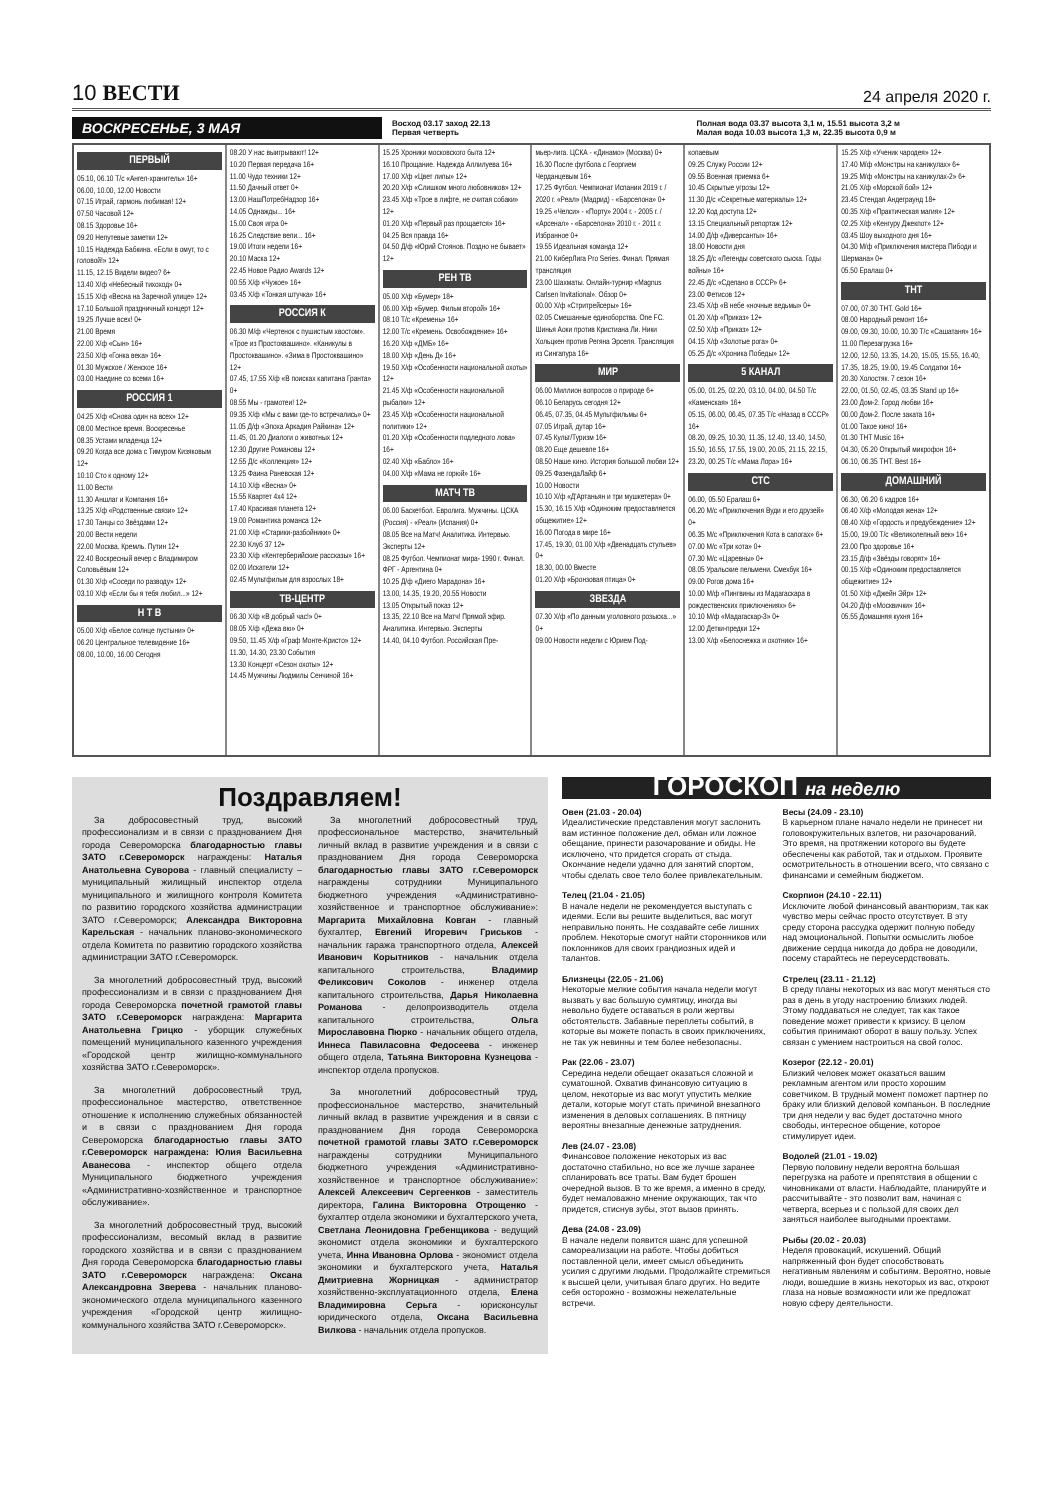10 ВЕСТИ 24 апреля 2020 г.
ВОСКРЕСЕНЬЕ, 3 МАЯ
Восход 03.17 заход 22.13
Первая четверть
Полная вода 03.37 высота 3,1 м, 15.51 высота 3,2 м
Малая вода 10.03 высота 1,3 м, 22.35 высота 0,9 м
ПЕРВЫЙ
05.10, 06.10 Т/с «Ангел-хранитель» 16+
06.00, 10.00, 12.00 Новости
07.15 Играй, гармонь любимая! 12+
07.50 Часовой 12+
08.15 Здоровье 16+
09.20 Непутевые заметки 12+
10.15 Надежда Бабкина. «Если в омут, то с головой!» 12+
11.15, 12.15 Видели видео? 6+
13.40 Х/ф «Небесный тихоход» 0+
15.15 Х/ф «Весна на Заречной улице» 12+
17.10 Большой праздничный концерт 12+
19.25 Лучше всех! 0+
21.00 Время
22.00 Х/ф «Сын» 16+
23.50 Х/ф «Гонка века» 16+
01.30 Мужское / Женское 16+
03.00 Наедине со всеми 16+
РОССИЯ 1
04.25 Х/ф «Снова один на всех» 12+
08.00 Местное время. Воскресенье
08.35 Устами младенца 12+
09.20 Когда все дома с Тимуром Кизяковым 12+
10.10 Сто к одному 12+
11.00 Вести
11.30 Аншлаг и Компания 16+
13.25 Х/ф «Родственные связи» 12+
17.30 Танцы со Звёздами 12+
20.00 Вести недели
22.00 Москва. Кремль. Путин 12+
22.40 Воскресный вечер с Владимиром Соловьёвым 12+
01.30 Х/ф «Соседи по разводу» 12+
03.10 Х/ф «Если бы я тебя любил...» 12+
Н Т В
05.00 Х/ф «Белое солнце пустыни» 0+
06.20 Центральное телевидение 16+
08.00, 10.00, 16.00 Сегодня
08.20 У нас выигрывают! 12+
10.20 Первая передача 16+
11.00 Чудо техники 12+
11.50 Дачный ответ 0+
13.00 НашПотребНадзор 16+
14.05 Однажды... 16+
15.00 Своя игра 0+
16.25 Следствие вели... 16+
19.00 Итоги недели 16+
20.10 Маска 12+
22.45 Новое Радио Awards 12+
00.55 Х/ф «Чужое» 16+
03.45 Х/ф «Тонкая штучка» 16+
РОССИЯ К
06.30 М/ф «Чертенок с пушистым хвостом». «Трое из Простоквашино». «Каникулы в Простоквашино». «Зима в Простоквашино» 12+
07.45, 17.55 Х/ф «В поисках капитана Гранта» 0+
08.55 Мы - грамотеи! 12+
09.35 Х/ф «Мы с вами где-то встречались» 0+
11.05 Д/ф «Эпоха Аркадия Райкина» 12+
11.45, 01.20 Диалоги о животных 12+
12.30 Другие Романовы 12+
12.55 Д/с «Коллекция» 12+
13.25 Фаина Раневская 12+
14.10 Х/ф «Весна» 0+
15.55 Квартет 4х4 12+
17.40 Красивая планета 12+
19.00 Романтика романса 12+
21.00 Х/ф «Старики-разбойники» 0+
22.30 Клуб 37 12+
23.30 Х/ф «Кентерберийские рассказы» 16+
02.00 Искатели 12+
02.45 Мультфильм для взрослых 18+
ТВ-ЦЕНТР
06.30 Х/ф «В добрый час!» 0+
08.05 Х/ф «Дежа вю» 0+
09.50, 11.45 Х/ф «Граф Монте-Кристо» 12+
11.30, 14.30, 23.30 События
13.30 Концерт «Сезон охоты» 12+
14.45 Мужчины Людмилы Сенчиной 16+
15.25 Хроники московского быта 12+
16.10 Прощание. Надежда Аллилуева 16+
17.00 Х/ф «Цвет липы» 12+
20.20 Х/ф «Слишком много любовников» 12+
23.45 Х/ф «Трое в лифте, не считая собаки» 12+
01.20 Х/ф «Первый раз прощается» 16+
04.25 Вся правда 16+
04.50 Д/ф «Юрий Стоянов. Поздно не бывает» 12+
РЕН ТВ
05.00 Х/ф «Бумер» 18+
06.00 Х/ф «Бумер. Фильм второй» 16+
08.10 Т/с «Кремень» 16+
12.00 Т/с «Кремень. Освобождение» 16+
16.20 Х/ф «ДМБ» 16+
18.00 Х/ф «День Д» 16+
19.50 Х/ф «Особенности национальной охоты» 12+
21.45 Х/ф «Особенности национальной рыбалки» 12+
23.45 Х/ф «Особенности национальной политики» 12+
01.20 Х/ф «Особенности подледного лова» 16+
02.40 Х/ф «Бабло» 16+
04.00 Х/ф «Мама не горюй» 16+
МАТЧ ТВ
06.00 Баскетбол. Евролига. Мужчины. ЦСКА (Россия) - «Реал» (Испания) 0+
08.05 Все на Матч! Аналитика. Интервью. Эксперты 12+
08.25 Футбол. Чемпионат мира- 1990 г. Финал. ФРГ - Аргентина 0+
10.25 Д/ф «Диего Марадона» 16+
13.00, 14.35, 19.20, 20.55 Новости
13.05 Открытый показ 12+
13.35, 22.10 Все на Матч! Прямой эфир. Аналитика. Интервью. Эксперты
14.40, 04.10 Футбол. Российская Пре-
мьер-лига. ЦСКА - «Динамо» (Москва) 0+
16.30 После футбола с Георгием Черданцевым 16+
17.25 Футбол. Чемпионат Испании 2019 г. / 2020 г. «Реал» (Мадрид) - «Барселона» 0+
19.25 «Челси» - «Порту» 2004 г. - 2005 г. / «Арсенал» - «Барселона» 2010 г. - 2011 г. Избранное 0+
19.55 Идеальная команда 12+
21.00 КиберЛига Pro Series. Финал. Прямая трансляция
23.00 Шахматы. Онлайн-турнир «Magnus Carlsen Invitational». Обзор 0+
00.00 Х/ф «Стритрейсеры» 16+
02.05 Смешанные единоборства. One FC. Шинья Аоки против Кристиана Ли. Ники Хольцкен против Регяна Эрселя. Трансляция из Сингапура 16+
МИР
06.00 Миллион вопросов о природе 6+
06.10 Беларусь сегодня 12+
06.45, 07.35, 04.45 Мультфильмы 6+
07.05 Играй, дутар 16+
07.45 Культ/Туризм 16+
08.20 Еще дешевле 16+
08.50 Наше кино. История большой любви 12+
09.25 ФазендаЛайф 6+
10.00 Новости
10.10 Х/ф «Д'Артаньян и три мушкетера» 0+
15.30, 16.15 Х/ф «Одиноким предоставляется общежитие» 12+
16.00 Погода в мире 16+
17.45, 19.30, 01.00 Х/ф «Двенадцать стульев» 0+
18.30, 00.00 Вместе
01.20 Х/ф «Бронзовая птица» 0+
ЗВЕЗДА
07.30 Х/ф «По данным уголовного розыска...» 0+
09.00 Новости недели с Юрием Под-
копаевым
09.25 Служу России 12+
09.55 Военная приемка 6+
10.45 Скрытые угрозы 12+
11.30 Д/с «Секретные материалы» 12+
12.20 Код доступа 12+
13.15 Специальный репортаж 12+
14.00 Д/ф «Диверсанты» 16+
18.00 Новости дня
18.25 Д/с «Легенды советского сыска. Годы войны» 16+
22.45 Д/с «Сделано в СССР» 6+
23.00 Фетисов 12+
23.45 Х/ф «В небе «ночные ведьмы» 0+
01.20 Х/ф «Приказ» 12+
02.50 Х/ф «Приказ» 12+
04.15 Х/ф «Золотые рога» 0+
05.25 Д/с «Хроника Победы» 12+
5 КАНАЛ
05.00, 01.25, 02.20, 03.10, 04.00, 04.50 Т/с «Каменская» 16+
05.15, 06.00, 06.45, 07.35 Т/с «Назад в СССР» 16+
08.20, 09.25, 10.30, 11.35, 12.40, 13.40, 14.50, 15.50, 16.55, 17.55, 19.00, 20.05, 21.15, 22.15, 23.20, 00.25 Т/с «Мама Лора» 16+
СТС
06.00, 05.50 Ералаш 6+
06.20 М/с «Приключения Вуди и его друзей» 0+
06.35 М/с «Приключения Кота в сапогах» 6+
07.00 М/с «Три кота» 0+
07.30 М/с «Царевны» 0+
08.05 Уральские пельмени. Смехбук 16+
09.00 Рогов дома 16+
10.00 М/ф «Пингвины из Мадагаскара в рождественских приключениях» 6+
10.10 М/ф «Мадагаскар-3» 0+
12.00 Детки-предки 12+
13.00 Х/ф «Белоснежка и охотник» 16+
15.25 Х/ф «Ученик чародея» 12+
17.40 М/ф «Монстры на каникулах» 6+
19.25 М/ф «Монстры на каникулах-2» 6+
21.05 Х/ф «Морской бой» 12+
23.45 Стендап Андеграунд 18+
00.35 Х/ф «Практическая магия» 12+
02.25 Х/ф «Кенгуру Джекпот» 12+
03.45 Шоу выходного дня 16+
04.30 М/ф «Приключения мистера Пибоди и Шермана» 0+
05.50 Ералаш 0+
ТНТ
07.00, 07.30 ТНТ. Gold 16+
08.00 Народный ремонт 16+
09.00, 09.30, 10.00, 10.30 Т/с «Сашатаня» 16+
11.00 Перезагрузка 16+
12.00, 12.50, 13.35, 14.20, 15.05, 15.55, 16.40, 17.35, 18.25, 19.00, 19.45 Солдатки 16+
20.30 Холостяк. 7 сезон 16+
22.00, 01.50, 02.45, 03.35 Stand up 16+
23.00 Дом-2. Город любви 16+
00.00 Дом-2. После заката 16+
01.00 Такое кино! 16+
01.30 ТНТ Music 16+
04.30, 05.20 Открытый микрофон 16+
06.10, 06.35 ТНТ. Best 16+
ДОМАШНИЙ
06.30, 06.20 6 кадров 16+
06.40 Х/ф «Молодая жена» 12+
08.40 Х/ф «Гордость и предубеждение» 12+
15.00, 19.00 Т/с «Великолепный век» 16+
23.00 Про здоровье 16+
23.15 Д/ф «Звёзды говорят» 16+
00.15 Х/ф «Одиноким предоставляется общежитие» 12+
01.50 Х/ф «Джейн Эйр» 12+
04.20 Д/ф «Москвички» 16+
05.55 Домашняя кухня 16+
Поздравляем!
За добросовестный труд, высокий профессионализм и в связи с празднованием Дня города Североморска благодарностью главы ЗАТО г.Североморск награждены: Наталья Анатольевна Суворова - главный специалисту – муниципальный жилищный инспектор отдела муниципального и жилищного контроля Комитета по развитию городского хозяйства администрации ЗАТО г.Североморск; Александра Викторовна Карельская - начальник планово-экономического отдела Комитета по развитию городского хозяйства администрации ЗАТО г.Североморск.
За многолетний добросовестный труд, высокий профессионализм и в связи с празднованием Дня города Североморска почетной грамотой главы ЗАТО г.Североморск награждена: Маргарита Анатольевна Грицко - уборщик служебных помещений муниципального казенного учреждения «Городской центр жилищно-коммунального хозяйства ЗАТО г.Североморск».
За многолетний добросовестный труд, профессиональное мастерство, ответственное отношение к исполнению служебных обязанностей и в связи с празднованием Дня города Североморска благодарностью главы ЗАТО г.Североморск награждена: Юлия Васильевна Аванесова - инспектор общего отдела Муниципального бюджетного учреждения «Административно-хозяйственное и транспортное обслуживание».
За многолетний добросовестный труд, высокий профессионализм, весомый вклад в развитие городского хозяйства и в связи с празднованием Дня города Североморска благодарностью главы ЗАТО г.Североморск награждена: Оксана Александровна Зверева - начальник планово-экономического отдела муниципального казенного учреждения «Городской центр жилищно-коммунального хозяйства ЗАТО г.Североморск».
За многолетний добросовестный труд, профессиональное мастерство, значительный личный вклад в развитие учреждения и в связи с празднованием Дня города Североморска благодарностью главы ЗАТО г.Североморск награждены сотрудники Муниципального бюджетного учреждения «Административно-хозяйственное и транспортное обслуживание»: Маргарита Михайловна Ковган - главный бухгалтер, Евгений Игоревич Гриськов - начальник гаража транспортного отдела, Алексей Иванович Корытников - начальник отдела капитального строительства, Владимир Феликсович Соколов - инженер отдела капитального строительства, Дарья Николаевна Романова - делопроизводитель отдела капитального строительства, Ольга Мирославовна Пюрко - начальник общего отдела, Иннеса Павиласовна Федосеева - инженер общего отдела, Татьяна Викторовна Кузнецова - инспектор отдела пропусков.
За многолетний добросовестный труд, профессиональное мастерство, значительный личный вклад в развитие учреждения и в связи с празднованием Дня города Североморска почетной грамотой главы ЗАТО г.Североморск награждены сотрудники Муниципального бюджетного учреждения «Административно-хозяйственное и транспортное обслуживание»: Алексей Алексеевич Сергеенков - заместитель директора, Галина Викторовна Отрощенко - бухгалтер отдела экономики и бухгалтерского учета, Светлана Леонидовна Гребенщикова - ведущий экономист отдела экономики и бухгалтерского учета, Инна Ивановна Орлова - экономист отдела экономики и бухгалтерского учета, Наталья Дмитриевна Жорницкая - администратор хозяйственно-эксплуатационного отдела, Елена Владимировна Серьга - юрисконсульт юридического отдела, Оксана Васильевна Вилкова - начальник отдела пропусков.
ГОРОСКОП на неделю
Овен (21.03 - 20.04)
Идеалистические представления могут заслонить вам истинное положение дел, обман или ложное обещание, принести разочарование и обиды. Не исключено, что придется сгорать от стыда. Окончание недели удачно для занятий спортом, чтобы сделать свое тело более привлекательным.
Телец (21.04 - 21.05)
В начале недели не рекомендуется выступать с идеями. Если вы решите выделиться, вас могут неправильно понять. Не создавайте себе лишних проблем. Некоторые смогут найти сторонников или поклонников для своих грандиозных идей и талантов.
Близнецы (22.05 - 21.06)
Некоторые мелкие события начала недели могут вызвать у вас большую сумятицу, иногда вы невольно будете оставаться в роли жертвы обстоятельств. Забавные переплеты событий, в которые вы можете попасть в своих приключениях, не так уж невинны и тем более небезопасны.
Рак (22.06 - 23.07)
Середина недели обещает оказаться сложной и суматошной. Охватив финансовую ситуацию в целом, некоторые из вас могут упустить мелкие детали, которые могут стать причиной внезапного изменения в деловых соглашениях. В пятницу вероятны внезапные денежные затруднения.
Лев (24.07 - 23.08)
Финансовое положение некоторых из вас достаточно стабильно, но все же лучше заранее спланировать все траты. Вам будет брошен очередной вызов. В то же время, а именно в среду, будет немаловажно мнение окружающих, так что придется, стиснув зубы, этот вызов принять.
Дева (24.08 - 23.09)
В начале недели появится шанс для успешной самореализации на работе. Чтобы добиться поставленной цели, имеет смысл объединить усилия с другими людьми. Продолжайте стремиться к высшей цели, учитывая благо других. Но ведите себя осторожно - возможны нежелательные встречи.
Весы (24.09 - 23.10)
В карьерном плане начало недели не принесет ни головокружительных взлетов, ни разочарований. Это время, на протяжении которого вы будете обеспечены как работой, так и отдыхом. Проявите осмотрительность в отношении всего, что связано с финансами и семейным бюджетом.
Скорпион (24.10 - 22.11)
Исключите любой финансовый авантюризм, так как чувство меры сейчас просто отсутствует. В эту среду сторона рассудка одержит полную победу над эмоциональной. Попытки осмыслить любое движение сердца никогда до добра не доводили, посему старайтесь не переусердствовать.
Стрелец (23.11 - 21.12)
В среду планы некоторых из вас могут меняться сто раз в день в угоду настроению близких людей. Этому поддаваться не следует, так как такое поведение может привести к кризису. В целом события принимают оборот в вашу пользу. Успех связан с умением настроиться на свой голос.
Козерог (22.12 - 20.01)
Близкий человек может оказаться вашим рекламным агентом или просто хорошим советчиком. В трудный момент поможет партнер по браку или близкий деловой компаньон. В последние три дня недели у вас будет достаточно много свободы, интересное общение, которое стимулирует идеи.
Водолей (21.01 - 19.02)
Первую половину недели вероятна большая перегрузка на работе и препятствия в общении с чиновниками от власти. Наблюдайте, планируйте и рассчитывайте - это позволит вам, начиная с четверга, всерьез и с пользой для своих дел заняться наиболее выгодными проектами.
Рыбы (20.02 - 20.03)
Неделя провокаций, искушений. Общий напряженный фон будет способствовать негативным явлениям и событиям. Вероятно, новые люди, вошедшие в жизнь некоторых из вас, откроют глаза на новые возможности или же предложат новую сферу деятельности.